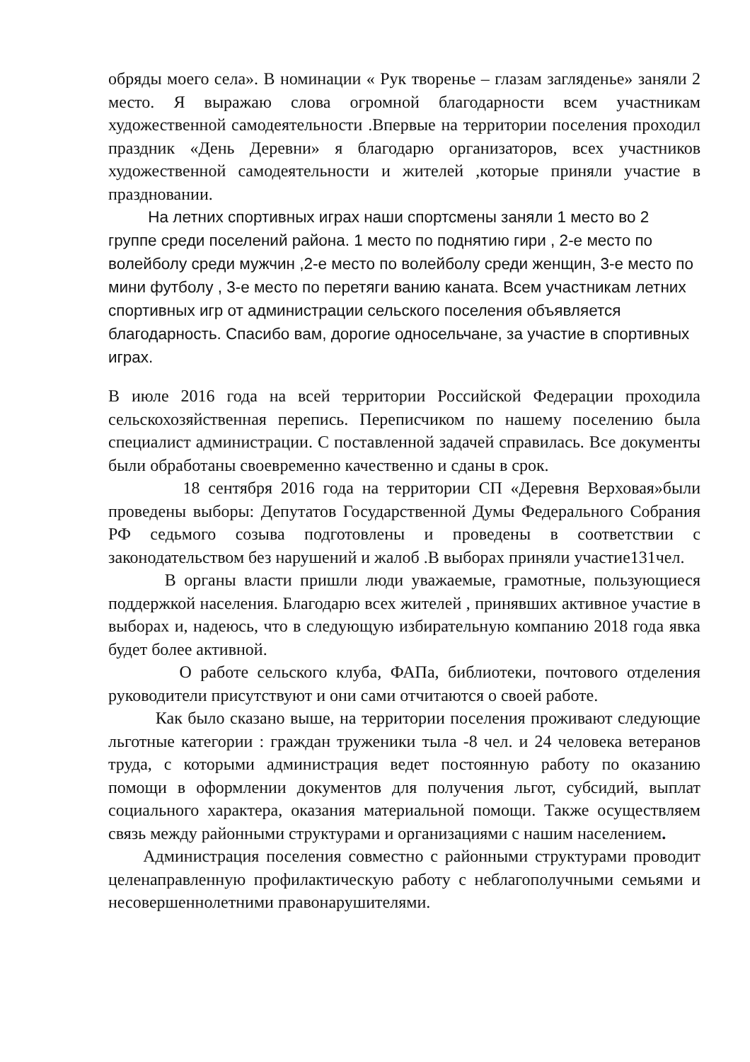обряды моего села». В номинации « Рук творенье – глазам загляденье» заняли 2 место. Я выражаю слова огромной благодарности всем участникам художественной самодеятельности .Впервые на территории поселения проходил праздник «День Деревни» я благодарю организаторов, всех участников художественной самодеятельности и жителей ,которые приняли участие в праздновании.
На летних спортивных играх наши спортсмены заняли 1 место во 2 группе среди поселений района. 1 место по поднятию гири , 2-е место по волейболу среди мужчин ,2-е место по волейболу среди женщин, 3-е место по мини футболу , 3-е место по перетяги ванию каната. Всем участникам летних спортивных игр от администрации сельского поселения объявляется благодарность. Спасибо вам, дорогие односельчане, за участие в спортивных играх.
В июле 2016 года на всей территории Российской Федерации проходила сельскохозяйственная перепись. Переписчиком по нашему поселению была специалист администрации. С поставленной задачей справилась. Все документы были обработаны своевременно качественно и сданы в срок.
18 сентября 2016 года на территории СП «Деревня Верховая»были проведены выборы: Депутатов Государственной Думы Федерального Собрания РФ седьмого созыва подготовлены и проведены в соответствии с законодательством без нарушений и жалоб .В выборах приняли участие131чел.
В органы власти пришли люди уважаемые, грамотные, пользующиеся поддержкой населения. Благодарю всех жителей , принявших активное участие в выборах и, надеюсь, что в следующую избирательную компанию 2018 года явка будет более активной.
О работе сельского клуба, ФАПа, библиотеки, почтового отделения руководители присутствуют и они сами отчитаются о своей работе.
Как было сказано выше, на территории поселения проживают следующие льготные категории : граждан труженики тыла -8 чел. и 24 человека ветеранов труда, с которыми администрация ведет постоянную работу по оказанию помощи в оформлении документов для получения льгот, субсидий, выплат социального характера, оказания материальной помощи. Также осуществляем связь между районными структурами и организациями с нашим населением.
Администрация поселения совместно с районными структурами проводит целенаправленную профилактическую работу с неблагополучными семьями и несовершеннолетними правонарушителями.